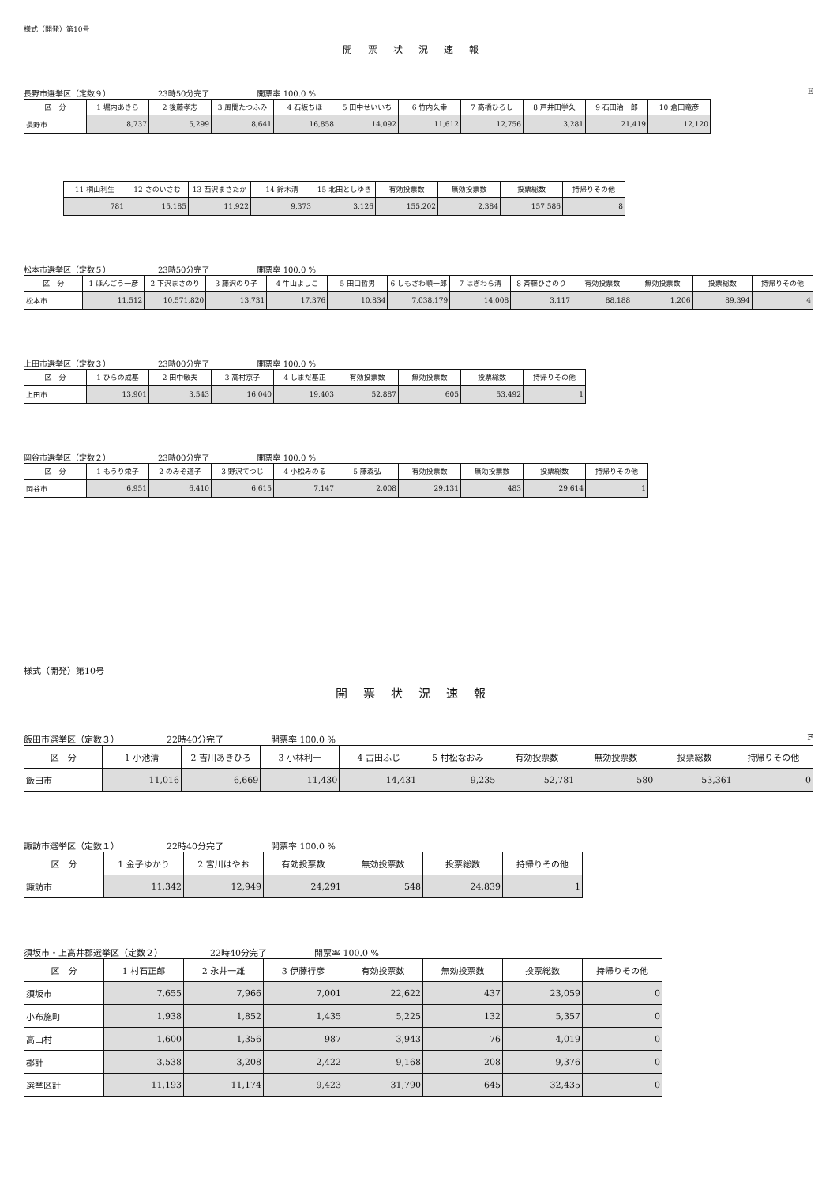様式（開発）第10号
開票状況速報
長野市選挙区（定数９） 23時50分完了 開票率 100.0 % E
| 区 分 | 1 堀内あきら | 2 後藤孝志 | 3 風間たつふみ | 4 石坂ちほ | 5 田中せいいち | 6 竹内久幸 | 7 高橋ひろし | 8 戸井田学久 | 9 石田治一郎 | 10 倉田竜彦 |
| --- | --- | --- | --- | --- | --- | --- | --- | --- | --- | --- |
| 長野市 | 8,737 | 5,299 | 8,641 | 16,858 | 14,092 | 11,612 | 12,756 | 3,281 | 21,419 | 12,120 |
| 11 桐山利生 | 12 さのいさむ | 13 西沢まさたか | 14 鈴木清 | 15 北田としゆき | 有効投票数 | 無効投票数 | 投票総数 | 持帰りその他 |
| --- | --- | --- | --- | --- | --- | --- | --- | --- |
| 781 | 15,185 | 11,922 | 9,373 | 3,126 | 155,202 | 2,384 | 157,586 | 8 |
松本市選挙区（定数５） 23時50分完了 開票率 100.0 %
| 区 分 | 1 ほんごう一彦 | 2 下沢まさのり | 3 藤沢のり子 | 4 牛山よしこ | 5 田口哲男 | 6 しもざわ順一郎 | 7 はぎわら清 | 8 斉藤ひさのり | 有効投票数 | 無効投票数 | 投票総数 | 持帰りその他 |
| --- | --- | --- | --- | --- | --- | --- | --- | --- | --- | --- | --- | --- |
| 松本市 | 11,512 | 10,571,820 | 13,731 | 17,376 | 10,834 | 7,038,179 | 14,008 | 3,117 | 88,188 | 1,206 | 89,394 | 4 |
上田市選挙区（定数３） 23時00分完了 開票率 100.0 %
| 区 分 | 1 ひらの成基 | 2 田中敏夫 | 3 高村京子 | 4 しまだ基正 | 有効投票数 | 無効投票数 | 投票総数 | 持帰りその他 |
| --- | --- | --- | --- | --- | --- | --- | --- | --- |
| 上田市 | 13,901 | 3,543 | 16,040 | 19,403 | 52,887 | 605 | 53,492 | 1 |
岡谷市選挙区（定数２） 23時00分完了 開票率 100.0 %
| 区 分 | 1 もうり栄子 | 2 のみぞ道子 | 3 野沢てつじ | 4 小松みのる | 5 藤森弘 | 有効投票数 | 無効投票数 | 投票総数 | 持帰りその他 |
| --- | --- | --- | --- | --- | --- | --- | --- | --- | --- |
| 岡谷市 | 6,951 | 6,410 | 6,615 | 7,147 | 2,008 | 29,131 | 483 | 29,614 | 1 |
様式（開発）第10号
開票状況速報
飯田市選挙区（定数３） 22時40分完了 開票率 100.0 % F
| 区 分 | 1 小池清 | 2 吉川あきひろ | 3 小林利一 | 4 古田ふじ | 5 村松なおみ | 有効投票数 | 無効投票数 | 投票総数 | 持帰りその他 |
| --- | --- | --- | --- | --- | --- | --- | --- | --- | --- |
| 飯田市 | 11,016 | 6,669 | 11,430 | 14,431 | 9,235 | 52,781 | 580 | 53,361 | 0 |
諏訪市選挙区（定数１） 22時40分完了 開票率 100.0 %
| 区 分 | 1 金子ゆかり | 2 宮川はやお | 有効投票数 | 無効投票数 | 投票総数 | 持帰りその他 |
| --- | --- | --- | --- | --- | --- | --- |
| 諏訪市 | 11,342 | 12,949 | 24,291 | 548 | 24,839 | 1 |
須坂市・上高井郡選挙区（定数２） 22時40分完了 開票率 100.0 %
| 区 分 | 1 村石正郎 | 2 永井一雄 | 3 伊藤行彦 | 有効投票数 | 無効投票数 | 投票総数 | 持帰りその他 |
| --- | --- | --- | --- | --- | --- | --- | --- |
| 須坂市 | 7,655 | 7,966 | 7,001 | 22,622 | 437 | 23,059 | 0 |
| 小布施町 | 1,938 | 1,852 | 1,435 | 5,225 | 132 | 5,357 | 0 |
| 高山村 | 1,600 | 1,356 | 987 | 3,943 | 76 | 4,019 | 0 |
| 郡計 | 3,538 | 3,208 | 2,422 | 9,168 | 208 | 9,376 | 0 |
| 選挙区計 | 11,193 | 11,174 | 9,423 | 31,790 | 645 | 32,435 | 0 |